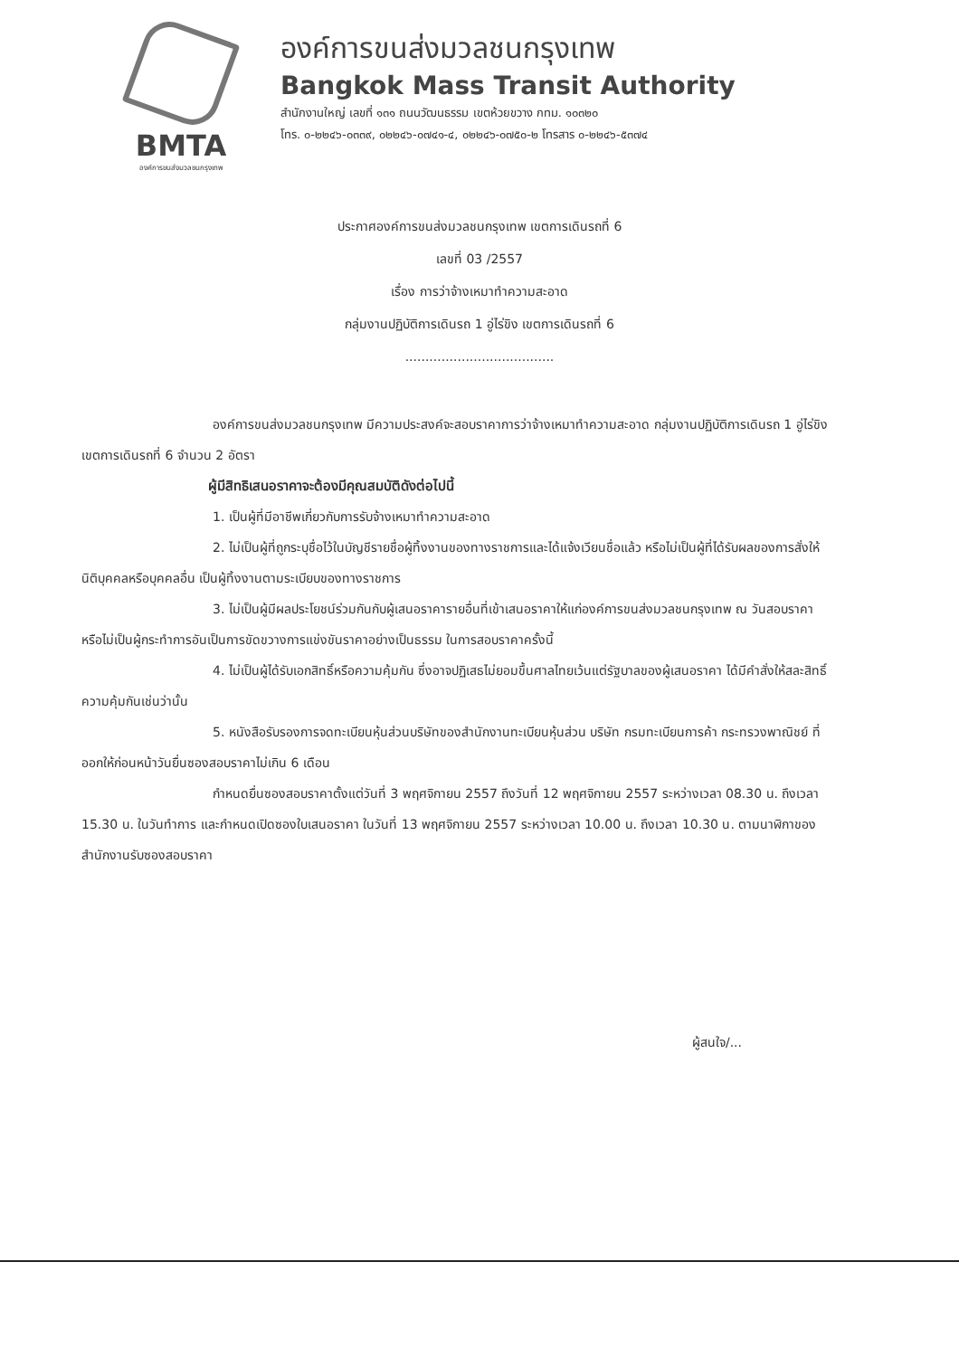BMTA
องค์การขนส่งมวลชนกรุงเทพ
องค์การขนส่งมวลชนกรุงเทพ
Bangkok Mass Transit Authority
สำนักงานใหญ่ เลขที่ ๑๓๑ ถนนวัฒนธรรม เขตห้วยขวาง กทม. ๑๐๓๒๐
โทร. ๐-๒๒๔๖-๐๓๓๙, ๐๒๒๔๖-๐๗๔๑-๔, ๐๒๒๔๖-๐๗๕๐-๒ โทรสาร ๐-๒๒๔๖-๕๓๗๔
ประกาศองค์การขนส่งมวลชนกรุงเทพ เขตการเดินรถที่ 6
เลขที่ 03 /2557
เรื่อง การว่าจ้างเหมาทำความสะอาด
กลุ่มงานปฏิบัติการเดินรถ 1 อู่ไร่ขิง เขตการเดินรถที่ 6
.....................................
องค์การขนส่งมวลชนกรุงเทพ มีความประสงค์จะสอบราคาการว่าจ้างเหมาทำความสะอาด กลุ่มงานปฏิบัติการเดินรถ 1 อู่ไร่ขิง เขตการเดินรถที่ 6 จำนวน 2 อัตรา
ผู้มีสิทธิเสนอราคาจะต้องมีคุณสมบัติดังต่อไปนี้
1. เป็นผู้ที่มีอาชีพเกี่ยวกับการรับจ้างเหมาทำความสะอาด
2. ไม่เป็นผู้ที่ถูกระบุชื่อไว้ในบัญชีรายชื่อผู้ทิ้งงานของทางราชการและได้แจ้งเวียนชื่อแล้ว หรือไม่เป็นผู้ที่ได้รับผลของการสั่งให้นิติบุคคลหรือบุคคลอื่น เป็นผู้ทิ้งงานตามระเบียบของทางราชการ
3. ไม่เป็นผู้มีผลประโยชน์ร่วมกันกับผู้เสนอราคารายอื่นที่เข้าเสนอราคาให้แก่องค์การขนส่งมวลชนกรุงเทพ ณ วันสอบราคา หรือไม่เป็นผู้กระทำการอันเป็นการขัดขวางการแข่งขันราคาอย่างเป็นธรรม ในการสอบราคาครั้งนี้
4. ไม่เป็นผู้ได้รับเอกสิทธิ์หรือความคุ้มกัน ซึ่งอาจปฏิเสธไม่ยอมขึ้นศาลไทยเว้นแต่รัฐบาลของผู้เสนอราคา ได้มีคำสั่งให้สละสิทธิ์ความคุ้มกันเช่นว่านั้น
5. หนังสือรับรองการจดทะเบียนหุ้นส่วนบริษัทของสำนักงานทะเบียนหุ้นส่วน บริษัท กรมทะเบียนการค้า กระทรวงพาณิชย์ ที่ออกให้ก่อนหน้าวันยื่นซองสอบราคาไม่เกิน 6 เดือน
กำหนดยื่นซองสอบราคาตั้งแต่วันที่ 3 พฤศจิกายน 2557 ถึงวันที่ 12 พฤศจิกายน 2557 ระหว่างเวลา 08.30 น. ถึงเวลา 15.30 น. ในวันทำการ และกำหนดเปิดซองใบเสนอราคา ในวันที่ 13 พฤศจิกายน 2557 ระหว่างเวลา 10.00 น. ถึงเวลา 10.30 น. ตามนาฬิกาของสำนักงานรับซองสอบราคา
ผู้สนใจ/...